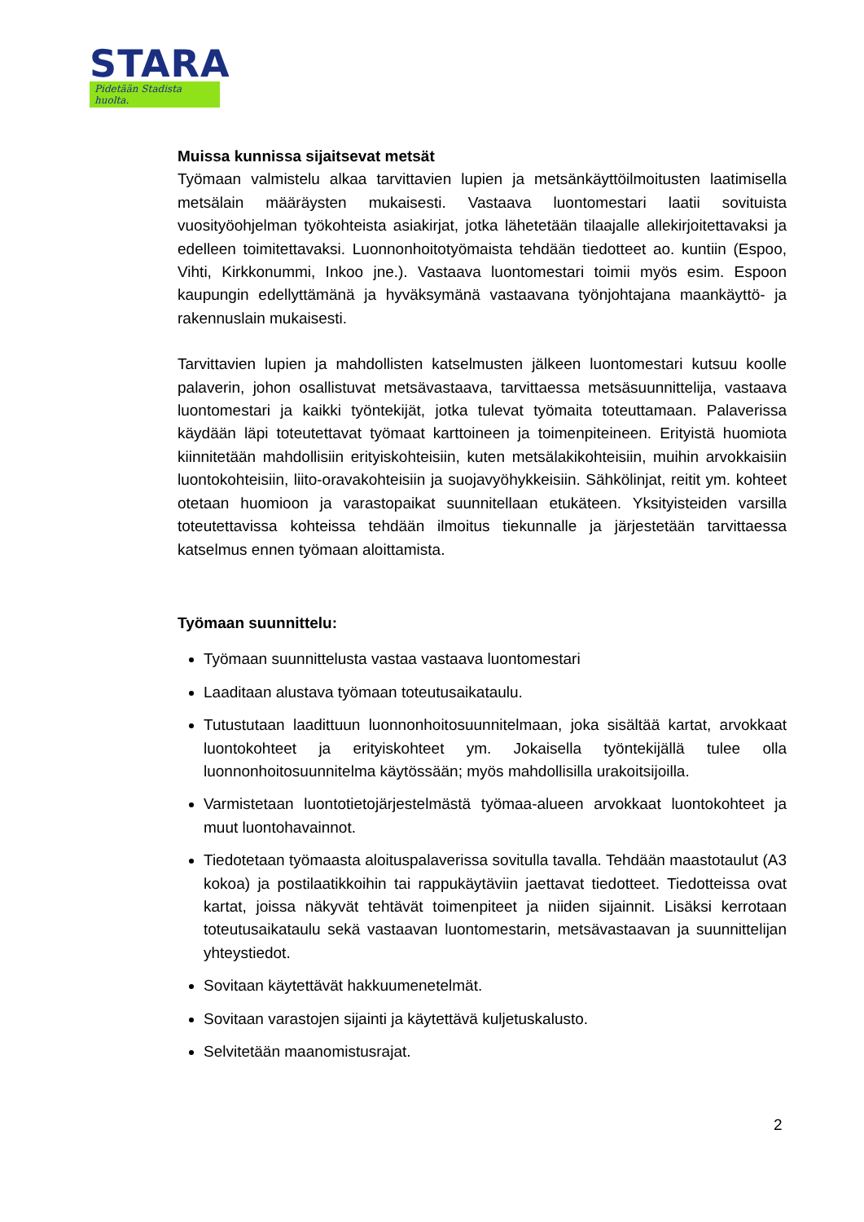STARA
Pidetään Stadista huolta.
Muissa kunnissa sijaitsevat metsät
Työmaan valmistelu alkaa tarvittavien lupien ja metsänkäyttöilmoitusten laatimisella metsälain määräysten mukaisesti. Vastaava luontomestari laatii sovituista vuosityöohjelman työkohteista asiakirjat, jotka lähetetään tilaajalle allekirjoitettavaksi ja edelleen toimitettavaksi. Luonnonhoitotyömaista tehdään tiedotteet ao. kuntiin (Espoo, Vihti, Kirkkonummi, Inkoo jne.). Vastaava luontomestari toimii myös esim. Espoon kaupungin edellyttämänä ja hyväksymänä vastaavana työnjohtajana maankäyttö- ja rakennuslain mukaisesti.
Tarvittavien lupien ja mahdollisten katselmusten jälkeen luontomestari kutsuu koolle palaverin, johon osallistuvat metsävastaava, tarvittaessa metsäsuunnittelija, vastaava luontomestari ja kaikki työntekijät, jotka tulevat työmaita toteuttamaan. Palaverissa käydään läpi toteutettavat työmaat karttoineen ja toimenpiteineen. Erityistä huomiota kiinnitetään mahdollisiin erityiskohteisiin, kuten metsälakikohteisiin, muihin arvokkaisiin luontokohteisiin, liito-oravakohteisiin ja suojavyöhykkeisiin. Sähkölinjat, reitit ym. kohteet otetaan huomioon ja varastopaikat suunnitellaan etukäteen. Yksityisteiden varsilla toteutettavissa kohteissa tehdään ilmoitus tiekunnalle ja järjestetään tarvittaessa katselmus ennen työmaan aloittamista.
Työmaan suunnittelu:
Työmaan suunnittelusta vastaa vastaava luontomestari
Laaditaan alustava työmaan toteutusaikataulu.
Tutustutaan laadittuun luonnonhoitosuunnitelmaan, joka sisältää kartat, arvokkaat luontokohteet ja erityiskohteet ym. Jokaisella työntekijällä tulee olla luonnonhoitosuunnitelma käytössään; myös mahdollisilla urakoitsijoilla.
Varmistetaan luontotietojärjestelmästä työmaa-alueen arvokkaat luontokohteet ja muut luontohavainnot.
Tiedotetaan työmaasta aloituspalaverissa sovitulla tavalla. Tehdään maastotaulut (A3 kokoa) ja postilaatikkoihin tai rappukäytäviin jaettavat tiedotteet. Tiedotteissa ovat kartat, joissa näkyvät tehtävät toimenpiteet ja niiden sijainnit. Lisäksi kerrotaan toteutusaikataulu sekä vastaavan luontomestarin, metsävastaavan ja suunnittelijan yhteystiedot.
Sovitaan käytettävät hakkuumenetelmät.
Sovitaan varastojen sijainti ja käytettävä kuljetuskalusto.
Selvitetään maanomistusrajat.
2